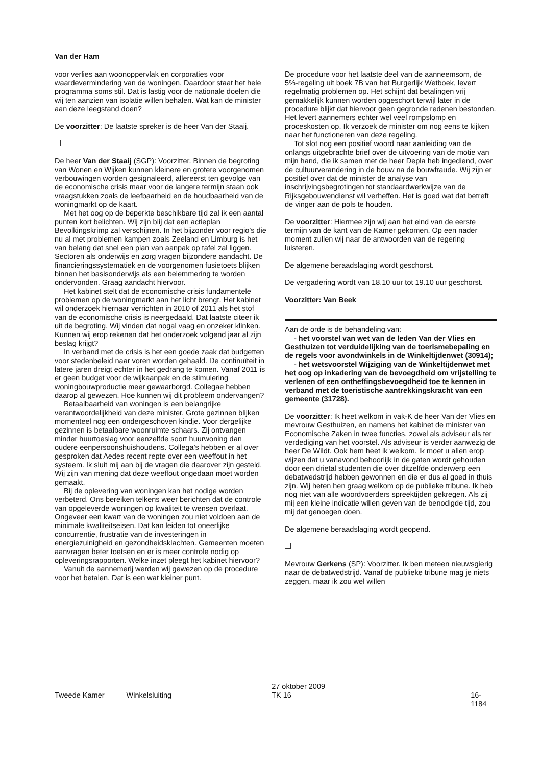Van der Ham
voor verlies aan woonoppervlak en corporaties voor waardevermindering van de woningen. Daardoor staat het hele programma soms stil. Dat is lastig voor de nationale doelen die wij ten aanzien van isolatie willen behalen. Wat kan de minister aan deze leegstand doen?
De voorzitter: De laatste spreker is de heer Van der Staaij.
De heer Van der Staaij (SGP): Voorzitter. Binnen de begroting van Wonen en Wijken kunnen kleinere en grotere voorgenomen verbouwingen worden gesignaleerd, allereerst ten gevolge van de economische crisis maar voor de langere termijn staan ook vraagstukken zoals de leefbaarheid en de houdbaarheid van de woningmarkt op de kaart.
Met het oog op de beperkte beschikbare tijd zal ik een aantal punten kort belichten. Wij zijn blij dat een actieplan Bevolkingskrimp zal verschijnen. In het bijzonder voor regio’s die nu al met problemen kampen zoals Zeeland en Limburg is het van belang dat snel een plan van aanpak op tafel zal liggen. Sectoren als onderwijs en zorg vragen bijzondere aandacht. De financieringssystematiek en de voorgenomen fusietoets blijken binnen het basisonderwijs als een belemmering te worden ondervonden. Graag aandacht hiervoor.
Het kabinet stelt dat de economische crisis fundamentele problemen op de woningmarkt aan het licht brengt. Het kabinet wil onderzoek hiernaar verrichten in 2010 of 2011 als het stof van de economische crisis is neergedaald. Dat laatste citeer ik uit de begroting. Wij vinden dat nogal vaag en onzeker klinken. Kunnen wij erop rekenen dat het onderzoek volgend jaar al zijn beslag krijgt?
In verband met de crisis is het een goede zaak dat budgetten voor stedenbeleid naar voren worden gehaald. De continuïteit in latere jaren dreigt echter in het gedrang te komen. Vanaf 2011 is er geen budget voor de wijkaanpak en de stimulering woningbouwproductie meer gewaarborgd. Collegae hebben daarop al gewezen. Hoe kunnen wij dit probleem ondervangen?
Betaalbaarheid van woningen is een belangrijke verantwoordelijkheid van deze minister. Grote gezinnen blijken momenteel nog een ondergeschoven kindje. Voor dergelijke gezinnen is betaalbare woonruimte schaars. Zij ontvangen minder huurtoeslag voor eenzelfde soort huurwoning dan oudere eenpersoonshuishoudens. Collega’s hebben er al over gesproken dat Aedes recent repte over een weeffout in het systeem. Ik sluit mij aan bij de vragen die daarover zijn gesteld. Wij zijn van mening dat deze weeffout ongedaan moet worden gemaakt.
Bij de oplevering van woningen kan het nodige worden verbeterd. Ons bereiken telkens weer berichten dat de controle van opgeleverde woningen op kwaliteit te wensen overlaat. Ongeveer een kwart van de woningen zou niet voldoen aan de minimale kwaliteitseisen. Dat kan leiden tot oneerlijke concurrentie, frustratie van de investeringen in energiezuinigheid en gezondheidsklachten. Gemeenten moeten aanvragen beter toetsen en er is meer controle nodig op opleveringsrapporten. Welke inzet pleegt het kabinet hiervoor?
Vanuit de aannemerij werden wij gewezen op de procedure voor het betalen. Dat is een wat kleiner punt.
De procedure voor het laatste deel van de aanneemsom, de 5%-regeling uit boek 7B van het Burgerlijk Wetboek, levert regelmatig problemen op. Het schijnt dat betalingen vrij gemakkelijk kunnen worden opgeschort terwijl later in de procedure blijkt dat hiervoor geen gegronde redenen bestonden. Het levert aannemers echter wel veel rompslomp en proceskosten op. Ik verzoek de minister om nog eens te kijken naar het functioneren van deze regeling.
Tot slot nog een positief woord naar aanleiding van de onlangs uitgebrachte brief over de uitvoering van de motie van mijn hand, die ik samen met de heer Depla heb ingediend, over de cultuurverandering in de bouw na de bouwfraude. Wij zijn er positief over dat de minister de analyse van inschrijvingsbegrotingen tot standaardwerkwijze van de Rijksgebouwendienst wil verheffen. Het is goed wat dat betreft de vinger aan de pols te houden.
De voorzitter: Hiermee zijn wij aan het eind van de eerste termijn van de kant van de Kamer gekomen. Op een nader moment zullen wij naar de antwoorden van de regering luisteren.
De algemene beraadslaging wordt geschorst.
De vergadering wordt van 18.10 uur tot 19.10 uur geschorst.
Voorzitter: Van Beek
Aan de orde is de behandeling van:
- het voorstel van wet van de leden Van der Vlies en Gesthuizen tot verduidelijking van de toerismebepaling en de regels voor avondwinkels in de Winkeltijdenwet (30914);
- het wetsvoorstel Wijziging van de Winkeltijdenwet met het oog op inkadering van de bevoegdheid om vrijstelling te verlenen of een ontheffingsbevoegdheid toe te kennen in verband met de toeristische aantrekkingskracht van een gemeente (31728).
De voorzitter: Ik heet welkom in vak-K de heer Van der Vlies en mevrouw Gesthuizen, en namens het kabinet de minister van Economische Zaken in twee functies, zowel als adviseur als ter verdediging van het voorstel. Als adviseur is verder aanwezig de heer De Wildt. Ook hem heet ik welkom. Ik moet u allen erop wijzen dat u vanavond behoorlijk in de gaten wordt gehouden door een drietal studenten die over ditzelfde onderwerp een debatwedstrijd hebben gewonnen en die er dus al goed in thuis zijn. Wij heten hen graag welkom op de publieke tribune. Ik heb nog niet van alle woordvoerders spreektijden gekregen. Als zij mij een kleine indicatie willen geven van de benodigde tijd, zou mij dat genoegen doen.
De algemene beraadslaging wordt geopend.
Mevrouw Gerkens (SP): Voorzitter. Ik ben meteen nieuwsgierig naar de debatwedstrijd. Vanaf de publieke tribune mag je niets zeggen, maar ik zou wel willen
Tweede Kamer Winkelsluiting
27 oktober 2009
TK 16
16-1184